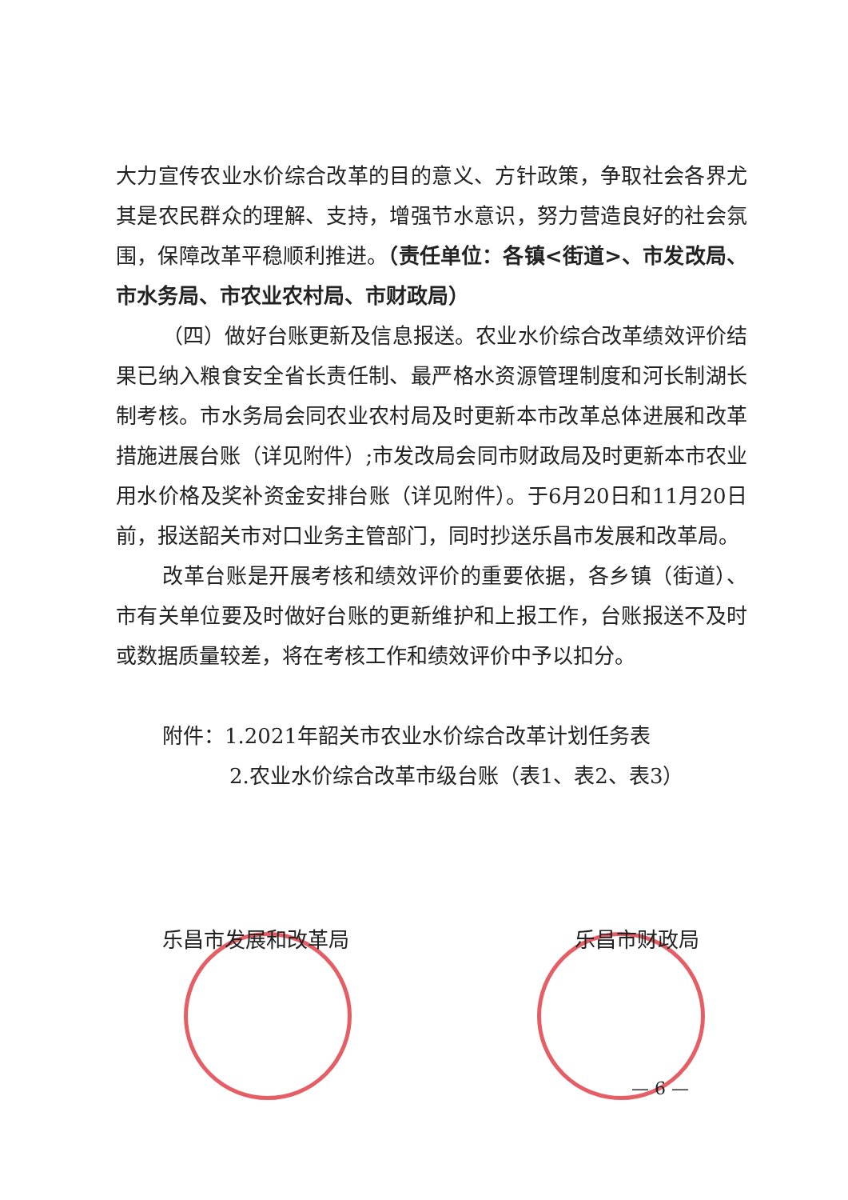大力宣传农业水价综合改革的目的意义、方针政策，争取社会各界尤其是农民群众的理解、支持，增强节水意识，努力营造良好的社会氛围，保障改革平稳顺利推进。（责任单位：各镇<街道>、市发改局、市水务局、市农业农村局、市财政局）
（四）做好台账更新及信息报送。农业水价综合改革绩效评价结果已纳入粮食安全省长责任制、最严格水资源管理制度和河长制湖长制考核。市水务局会同农业农村局及时更新本市改革总体进展和改革措施进展台账（详见附件）;市发改局会同市财政局及时更新本市农业用水价格及奖补资金安排台账（详见附件）。于6月20日和11月20日前，报送韶关市对口业务主管部门，同时抄送乐昌市发展和改革局。
改革台账是开展考核和绩效评价的重要依据，各乡镇（街道）、市有关单位要及时做好台账的更新维护和上报工作，台账报送不及时或数据质量较差，将在考核工作和绩效评价中予以扣分。
附件：1.2021年韶关市农业水价综合改革计划任务表
2.农业水价综合改革市级台账（表1、表2、表3）
乐昌市发展和改革局 乐昌市财政局
— 6 —